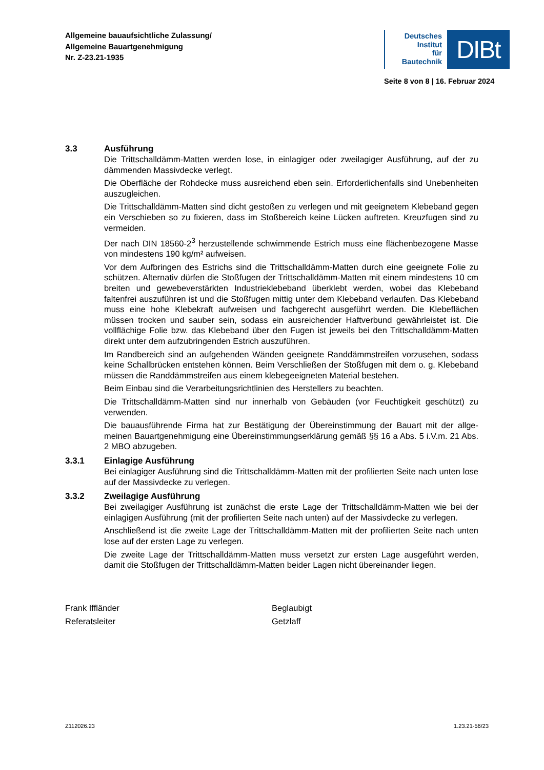Allgemeine bauaufsichtliche Zulassung/
Allgemeine Bauartgenehmigung
Nr. Z-23.21-1935
Deutsches
Institut
für
Bautechnik
DIBt
Seite 8 von 8 | 16. Februar 2024
3.3 Ausführung
Die Trittschalldämm-Matten werden lose, in einlagiger oder zweilagiger Ausführung, auf der zu dämmenden Massivdecke verlegt.
Die Oberfläche der Rohdecke muss ausreichend eben sein. Erforderlichenfalls sind Uneben­heiten auszugleichen.
Die Trittschalldämm-Matten sind dicht gestoßen zu verlegen und mit geeignetem Klebeband gegen ein Verschieben so zu fixieren, dass im Stoßbereich keine Lücken auftreten. Kreuz­fugen sind zu vermeiden.
Der nach DIN 18560-2<sup>3</sup> herzustellende schwimmende Estrich muss eine flächenbezogene Masse von mindestens 190 kg/m² aufweisen.
Vor dem Aufbringen des Estrichs sind die Trittschalldämm-Matten durch eine geeignete Folie zu schützen. Alternativ dürfen die Stoßfugen der Trittschalldämm-Matten mit einem mindes­tens 10 cm breiten und gewebeverstärkten Industrieklebeband überklebt werden, wobei das Klebeband faltenfrei auszuführen ist und die Stoßfugen mittig unter dem Klebeband verlaufen. Das Klebeband muss eine hohe Klebekraft aufweisen und fachgerecht ausgeführt werden. Die Klebeflächen müssen trocken und sauber sein, sodass ein ausreichender Haftverbund gewährleistet ist. Die vollflächige Folie bzw. das Klebeband über den Fugen ist jeweils bei den Trittschalldämm-Matten direkt unter dem aufzubringenden Estrich auszuführen.
Im Randbereich sind an aufgehenden Wänden geeignete Randdämmstreifen vorzusehen, sodass keine Schallbrücken entstehen können. Beim Verschließen der Stoßfugen mit dem o. g. Klebeband müssen die Randdämmstreifen aus einem klebegeeigneten Material beste­hen.
Beim Einbau sind die Verarbeitungsrichtlinien des Herstellers zu beachten.
Die Trittschalldämm-Matten sind nur innerhalb von Gebäuden (vor Feuchtigkeit geschützt) zu verwenden.
Die bauausführende Firma hat zur Bestätigung der Übereinstimmung der Bauart mit der allge­meinen Bauartgenehmigung eine Übereinstimmungserklärung gemäß §§ 16 a Abs. 5 i.V.m. 21 Abs. 2 MBO abzugeben.
3.3.1 Einlagige Ausführung
Bei einlagiger Ausführung sind die Trittschalldämm-Matten mit der profilierten Seite nach unten lose auf der Massivdecke zu verlegen.
3.3.2 Zweilagige Ausführung
Bei zweilagiger Ausführung ist zunächst die erste Lage der Trittschalldämm-Matten wie bei der einlagigen Ausführung (mit der profilierten Seite nach unten) auf der Massivdecke zu verlegen.
Anschließend ist die zweite Lage der Trittschalldämm-Matten mit der profilierten Seite nach unten lose auf der ersten Lage zu verlegen.
Die zweite Lage der Trittschalldämm-Matten muss versetzt zur ersten Lage ausgeführt wer­den, damit die Stoßfugen der Trittschalldämm-Matten beider Lagen nicht übereinander liegen.
Frank Iffländer
Referatsleiter
Beglaubigt
Getzlaff
Z112026.23 1.23.21-56/23